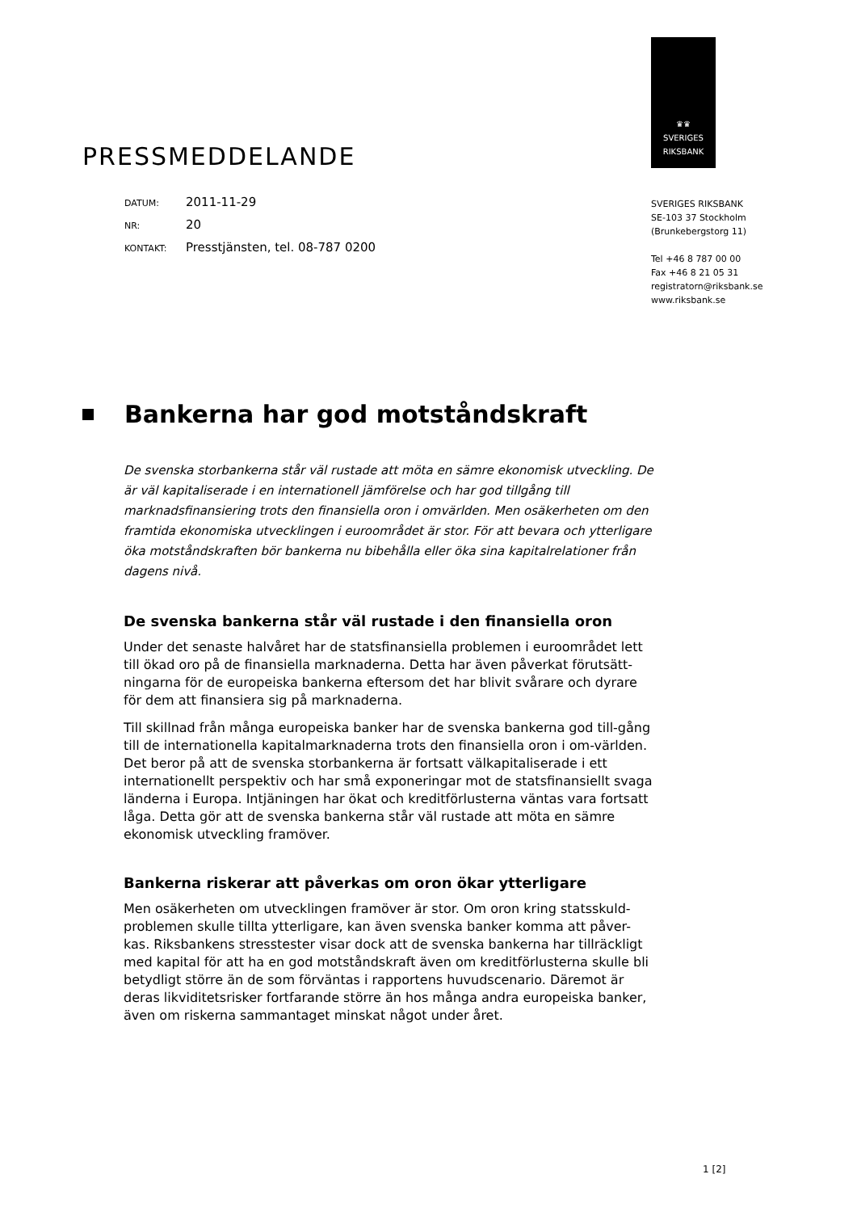PRESSMEDDELANDE
DATUM: 2011-11-29
NR: 20
KONTAKT: Presstjänsten, tel. 08-787 0200
♛♛
SVERIGES
RIKSBANK
SVERIGES RIKSBANK
SE-103 37 Stockholm
(Brunkebergstorg 11)
Tel +46 8 787 00 00
Fax +46 8 21 05 31
registratorn@riksbank.se
www.riksbank.se
Bankerna har god motståndskraft
De svenska storbankerna står väl rustade att möta en sämre ekonomisk utveckling. De är väl kapitaliserade i en internationell jämförelse och har god tillgång till marknadsfinansiering trots den finansiella oron i omvärlden. Men osäkerheten om den framtida ekonomiska utvecklingen i euroområdet är stor. För att bevara och ytterligare öka motståndskraften bör bankerna nu bibehålla eller öka sina kapitalrelationer från dagens nivå.
De svenska bankerna står väl rustade i den finansiella oron
Under det senaste halvåret har de statsfinansiella problemen i euroområdet lett till ökad oro på de finansiella marknaderna. Detta har även påverkat förutsätt-ningarna för de europeiska bankerna eftersom det har blivit svårare och dyrare för dem att finansiera sig på marknaderna.
Till skillnad från många europeiska banker har de svenska bankerna god till-gång till de internationella kapitalmarknaderna trots den finansiella oron i om-världen. Det beror på att de svenska storbankerna är fortsatt välkapitaliserade i ett internationellt perspektiv och har små exponeringar mot de statsfinansiellt svaga länderna i Europa. Intjäningen har ökat och kreditförlusterna väntas vara fortsatt låga. Detta gör att de svenska bankerna står väl rustade att möta en sämre ekonomisk utveckling framöver.
Bankerna riskerar att påverkas om oron ökar ytterligare
Men osäkerheten om utvecklingen framöver är stor. Om oron kring statsskuld-problemen skulle tillta ytterligare, kan även svenska banker komma att påver-kas. Riksbankens stresstester visar dock att de svenska bankerna har tillräckligt med kapital för att ha en god motståndskraft även om kreditförlusterna skulle bli betydligt större än de som förväntas i rapportens huvudscenario. Däremot är deras likviditetsrisker fortfarande större än hos många andra europeiska banker, även om riskerna sammantaget minskat något under året.
1 [2]